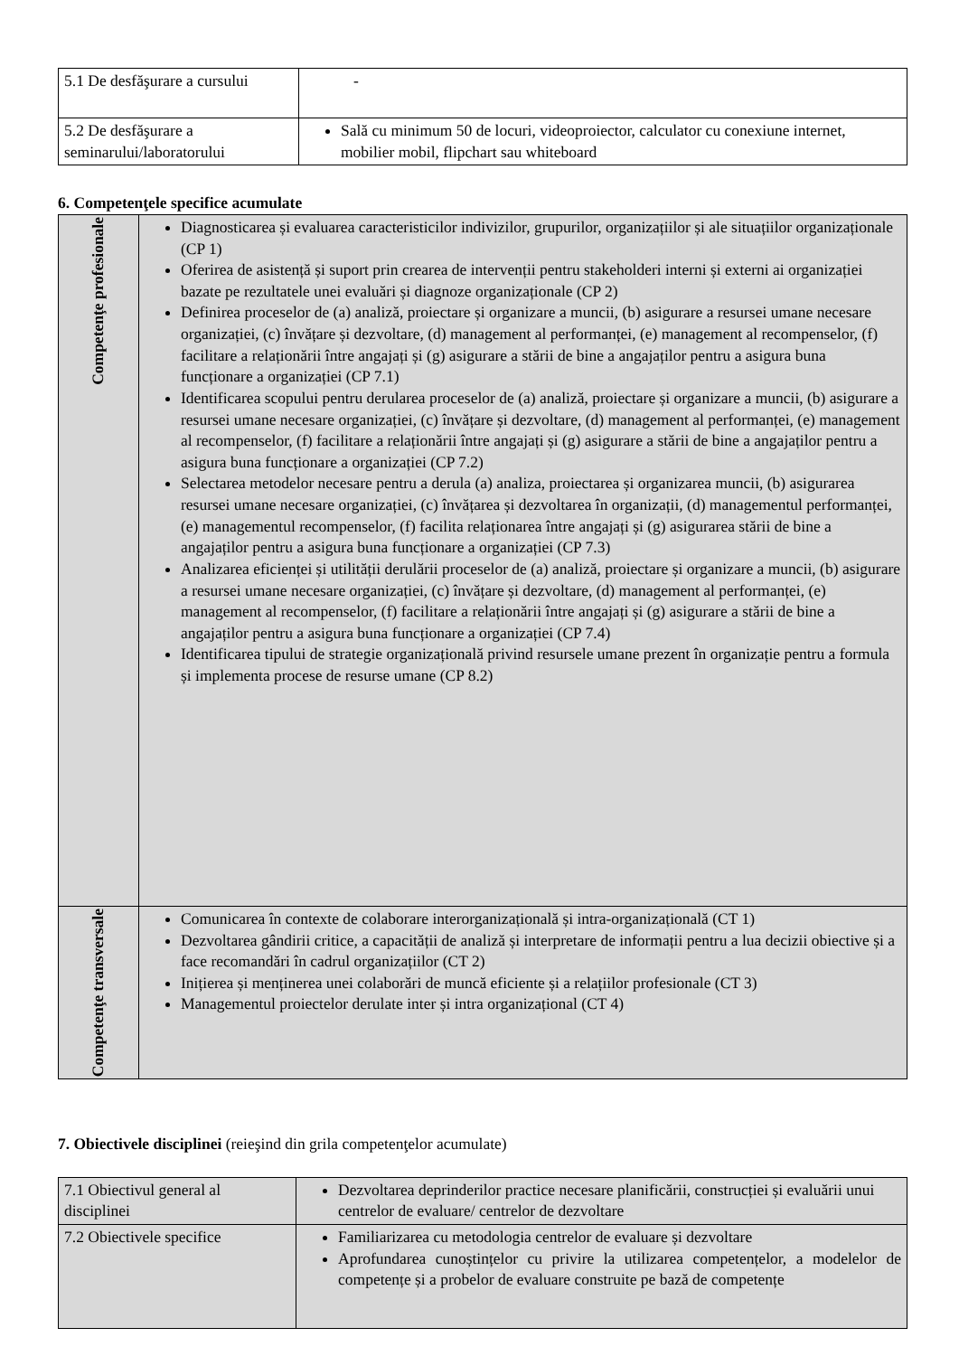| 5.1 De desfăşurare a cursului | - |
| 5.2 De desfăşurare a seminarului/laboratorului | Sală cu minimum 50 de locuri, videoproiector, calculator cu conexiune internet, mobilier mobil, flipchart sau whiteboard |
6. Competenţele specifice acumulate
| Competenţe profesionale | Diagnosticarea și evaluarea caracteristicilor indivizilor, grupurilor, organizațiilor și ale situațiilor organizaționale (CP 1) Oferirea de asistență și suport prin crearea de intervenții pentru stakeholderi interni și externi ai organizației bazate pe rezultatele unei evaluări și diagnoze organizaționale (CP 2) Definirea proceselor de (a) analiză, proiectare și organizare a muncii, (b) asigurare a resursei umane necesare organizației, (c) învățare și dezvoltare, (d) management al performanței, (e) management al recompenselor, (f) facilitare a relaționării între angajați și (g) asigurare a stării de bine a angajaților pentru a asigura buna funcționare a organizației (CP 7.1) Identificarea scopului pentru derularea proceselor de (a) analiză, proiectare și organizare a muncii, (b) asigurare a resursei umane necesare organizației, (c) învățare și dezvoltare, (d) management al performanței, (e) management al recompenselor, (f) facilitare a relaționării între angajați și (g) asigurare a stării de bine a angajaților pentru a asigura buna funcționare a organizației (CP 7.2) Selectarea metodelor necesare pentru a derula (a) analiza, proiectarea și organizarea muncii, (b) asigurarea resursei umane necesare organizației, (c) învățarea și dezvoltarea în organizații, (d) managementul performanței, (e) managementul recompenselor, (f) facilita relaționarea între angajați și (g) asigurarea stării de bine a angajaților pentru a asigura buna funcționare a organizației (CP 7.3) Analizarea eficienței și utilității derulării proceselor de (a) analiză, proiectare și organizare a muncii, (b) asigurare a resursei umane necesare organizației, (c) învățare și dezvoltare, (d) management al performanței, (e) management al recompenselor, (f) facilitare a relaționării între angajați și (g) asigurare a stării de bine a angajaților pentru a asigura buna funcționare a organizației (CP 7.4) Identificarea tipului de strategie organizațională privind resursele umane prezent în organizație pentru a formula și implementa procese de resurse umane (CP 8.2) |
| Competenţe transversale | Comunicarea în contexte de colaborare interorganizațională și intra-organizațională (CT 1) Dezvoltarea gândirii critice, a capacității de analiză și interpretare de informații pentru a lua decizii obiective și a face recomandări în cadrul organizațiilor (CT 2) Inițierea și menținerea unei colaborări de muncă eficiente și a relațiilor profesionale (CT 3) Managementul proiectelor derulate inter și intra organizațional (CT 4) |
7. Obiectivele disciplinei (reieşind din grila competenţelor acumulate)
| 7.1 Obiectivul general al disciplinei | Dezvoltarea deprinderilor practice necesare planificării, construcției și evaluării unui centrelor de evaluare/ centrelor de dezvoltare |
| 7.2 Obiectivele specifice | Familiarizarea cu metodologia centrelor de evaluare și dezvoltare Aprofundarea cunoștințelor cu privire la utilizarea competențelor, a modelelor de competențe și a probelor de evaluare construite pe bază de competențe |